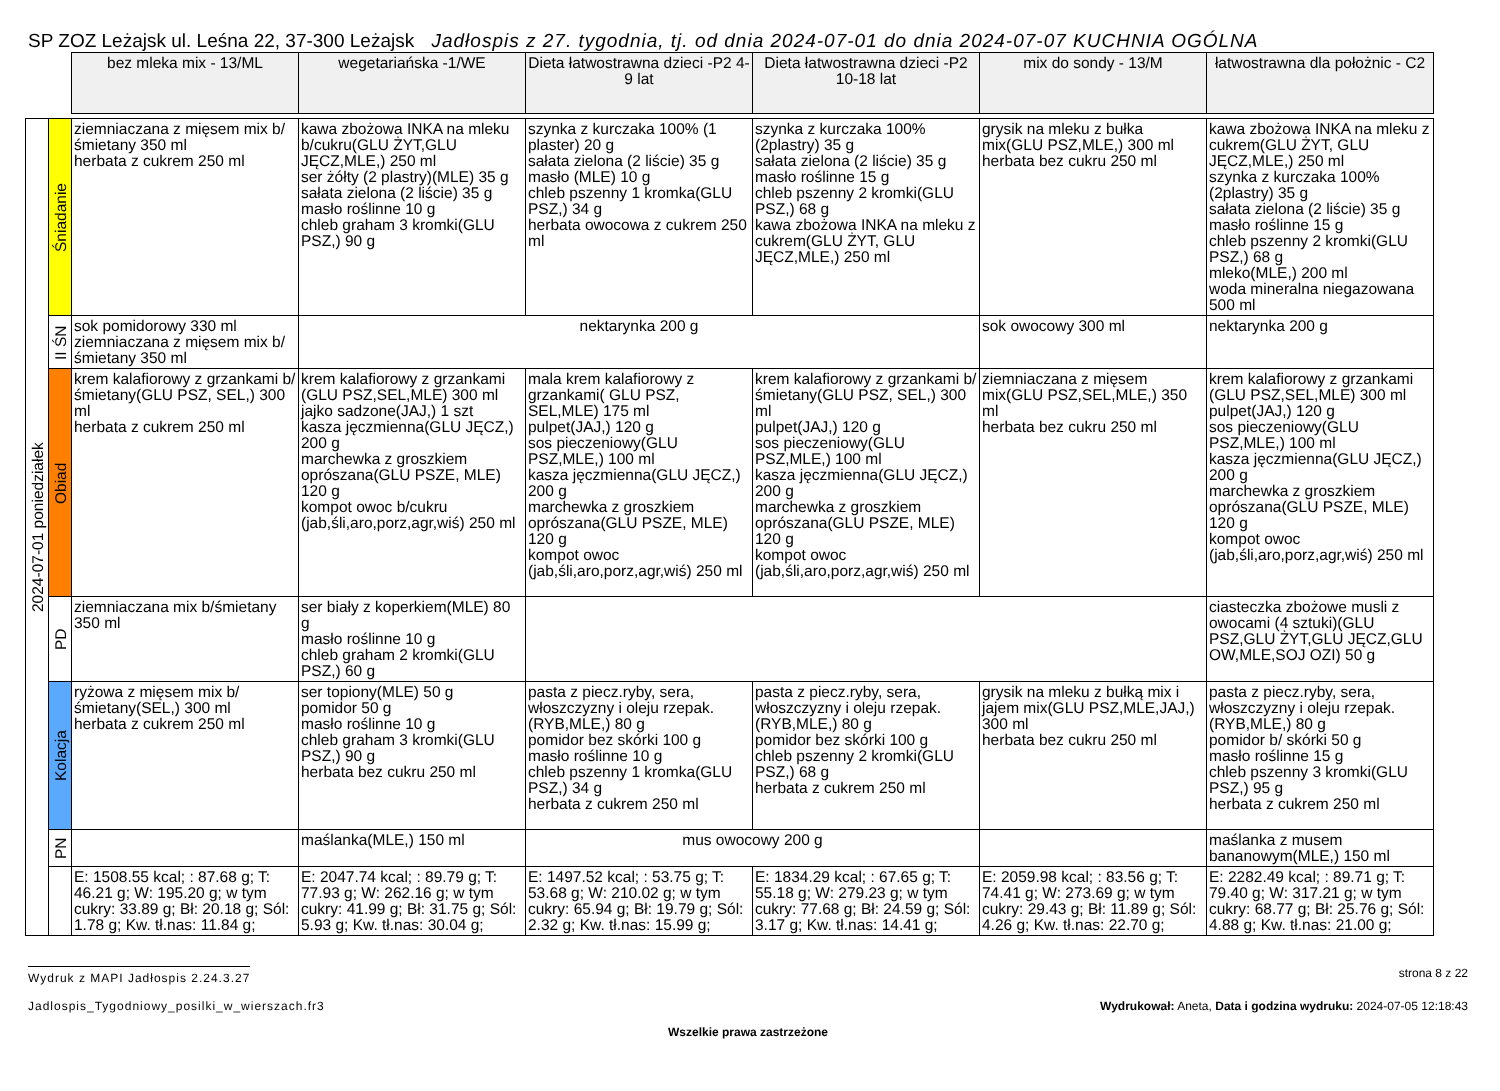SP ZOZ Leżajsk ul. Leśna 22, 37-300 Leżajsk Jadłospis z 27. tygodnia, tj. od dnia 2024-07-01 do dnia 2024-07-07 KUCHNIA OGÓLNA
| | | bez mleka mix - 13/ML | wegetariańska -1/WE | Dieta łatwostrawna dzieci -P2 4-9 lat | Dieta łatwostrawna dzieci -P2 10-18 lat | mix do sondy - 13/M | łatwostrawna dla położnic - C2 |
| 2024-07-01 poniedziałek | Śniadanie | ziemniaczana z mięsem mix b/śmietany 350 ml herbata z cukrem 250 ml | kawa zbożowa INKA na mleku b/cukru(GLU ŻYT,GLU JĘCZ,MLE,) 250 ml ser żółty (2 plastry)(MLE) 35 g sałata zielona (2 liście) 35 g masło roślinne 10 g chleb graham 3 kromki(GLU PSZ,) 90 g | szynka z kurczaka 100% (1 plaster) 20 g sałata zielona (2 liście) 35 g masło (MLE) 10 g chleb pszenny 1 kromka(GLU PSZ,) 34 g herbata owocowa z cukrem 250 ml | szynka z kurczaka 100% (2plastry) 35 g sałata zielona (2 liście) 35 g masło roślinne 15 g chleb pszenny 2 kromki(GLU PSZ,) 68 g kawa zbożowa INKA na mleku z cukrem(GLU ŻYT, GLU JĘCZ,MLE,) 250 ml | grysik na mleku z bułka mix(GLU PSZ,MLE,) 300 ml herbata bez cukru 250 ml | kawa zbożowa INKA na mleku z cukrem(GLU ŻYT, GLU JĘCZ,MLE,) 250 ml szynka z kurczaka 100% (2plastry) 35 g sałata zielona (2 liście) 35 g masło roślinne 15 g chleb pszenny 2 kromki(GLU PSZ,) 68 g mleko(MLE,) 200 ml woda mineralna niegazowana 500 ml |
| | II ŚN | sok pomidorowy 330 ml ziemniaczana z mięsem mix b/śmietany 350 ml | nektarynka 200 g | | | sok owocowy 300 ml | nektarynka 200 g |
| | Obiad | krem kalafiorowy z grzankami b/ śmietany(GLU PSZ, SEL,) 300 ml herbata z cukrem 250 ml | krem kalafiorowy z grzankami (GLU PSZ,SEL,MLE) 300 ml jajko sadzone(JAJ,) 1 szt kasza jęczmienna(GLU JĘCZ,) 200 g marchewka z groszkiem oprószana(GLU PSZE, MLE) 120 g kompot owoc b/cukru (jab,śli,aro,porz,agr,wiś) 250 ml | mala krem kalafiorowy z grzankami( GLU PSZ, SEL,MLE) 175 ml pulpet(JAJ,) 120 g sos pieczeniowy(GLU PSZ,MLE,) 100 ml kasza jęczmienna(GLU JĘCZ,) 200 g marchewka z groszkiem oprószana(GLU PSZE, MLE) 120 g kompot owoc (jab,śli,aro,porz,agr,wiś) 250 ml | krem kalafiorowy z grzankami b/ śmietany(GLU PSZ, SEL,) 300 ml pulpet(JAJ,) 120 g sos pieczeniowy(GLU PSZ,MLE,) 100 ml kasza jęczmienna(GLU JĘCZ,) 200 g marchewka z groszkiem oprószana(GLU PSZE, MLE) 120 g kompot owoc (jab,śli,aro,porz,agr,wiś) 250 ml | ziemniaczana z mięsem mix(GLU PSZ,SEL,MLE,) 350 ml herbata bez cukru 250 ml | krem kalafiorowy z grzankami (GLU PSZ,SEL,MLE) 300 ml pulpet(JAJ,) 120 g sos pieczeniowy(GLU PSZ,MLE,) 100 ml kasza jęczmienna(GLU JĘCZ,) 200 g marchewka z groszkiem oprószana(GLU PSZE, MLE) 120 g kompot owoc (jab,śli,aro,porz,agr,wiś) 250 ml |
| | PD | ziemniaczana mix b/śmietany 350 ml | ser biały z koperkiem(MLE) 80 g masło roślinne 10 g chleb graham 2 kromki(GLU PSZ,) 60 g | | | | ciasteczka zbożowe musli z owocami (4 sztuki)(GLU PSZ,GLU ŻYT,GLU JĘCZ,GLU OW,MLE,SOJ OZI) 50 g |
| | Kolacja | ryżowa z mięsem mix b/śmietany(SEL,) 300 ml herbata z cukrem 250 ml | ser topiony(MLE) 50 g pomidor 50 g masło roślinne 10 g chleb graham 3 kromki(GLU PSZ,) 90 g herbata bez cukru 250 ml | pasta z piecz.ryby, sera, włoszczyzny i oleju rzepak.(RYB,MLE,) 80 g pomidor bez skórki 100 g masło roślinne 10 g chleb pszenny 1 kromka(GLU PSZ,) 34 g herbata z cukrem 250 ml | pasta z piecz.ryby, sera, włoszczyzny i oleju rzepak.(RYB,MLE,) 80 g pomidor bez skórki 100 g chleb pszenny 2 kromki(GLU PSZ,) 68 g herbata z cukrem 250 ml | grysik na mleku z bułką mix i jajem mix(GLU PSZ,MLE,JAJ,) 300 ml herbata bez cukru 250 ml | pasta z piecz.ryby, sera, włoszczyzny i oleju rzepak.(RYB,MLE,) 80 g pomidor b/ skórki 50 g masło roślinne 15 g chleb pszenny 3 kromki(GLU PSZ,) 95 g herbata z cukrem 250 ml |
| | PN | | maślanka(MLE,) 150 ml | mus owocowy 200 g | | | maślanka z musem bananowym(MLE,) 150 ml |
| | | E: 1508.55 kcal; : 87.68 g; T: 46.21 g; W: 195.20 g; w tym cukry: 33.89 g; Bł: 20.18 g; Sól: 1.78 g; Kw. tł.nas: 11.84 g; | E: 2047.74 kcal; : 89.79 g; T: 77.93 g; W: 262.16 g; w tym cukry: 41.99 g; Bł: 31.75 g; Sól: 5.93 g; Kw. tł.nas: 30.04 g; | E: 1497.52 kcal; : 53.75 g; T: 53.68 g; W: 210.02 g; w tym cukry: 65.94 g; Bł: 19.79 g; Sól: 2.32 g; Kw. tł.nas: 15.99 g; | E: 1834.29 kcal; : 67.65 g; T: 55.18 g; W: 279.23 g; w tym cukry: 77.68 g; Bł: 24.59 g; Sól: 3.17 g; Kw. tł.nas: 14.41 g; | E: 2059.98 kcal; : 83.56 g; T: 74.41 g; W: 273.69 g; w tym cukry: 29.43 g; Bł: 11.89 g; Sól: 4.26 g; Kw. tł.nas: 22.70 g; | E: 2282.49 kcal; : 89.71 g; T: 79.40 g; W: 317.21 g; w tym cukry: 68.77 g; Bł: 25.76 g; Sól: 4.88 g; Kw. tł.nas: 21.00 g; |
Wydruk z MAPI Jadłospis 2.24.3.27 strona 8 z 22
Jadlospis_Tygodniowy_posilki_w_wierszach.fr3 Wydrukował: Aneta, Data i godzina wydruku: 2024-07-05 12:18:43
Wszelkie prawa zastrzeżone